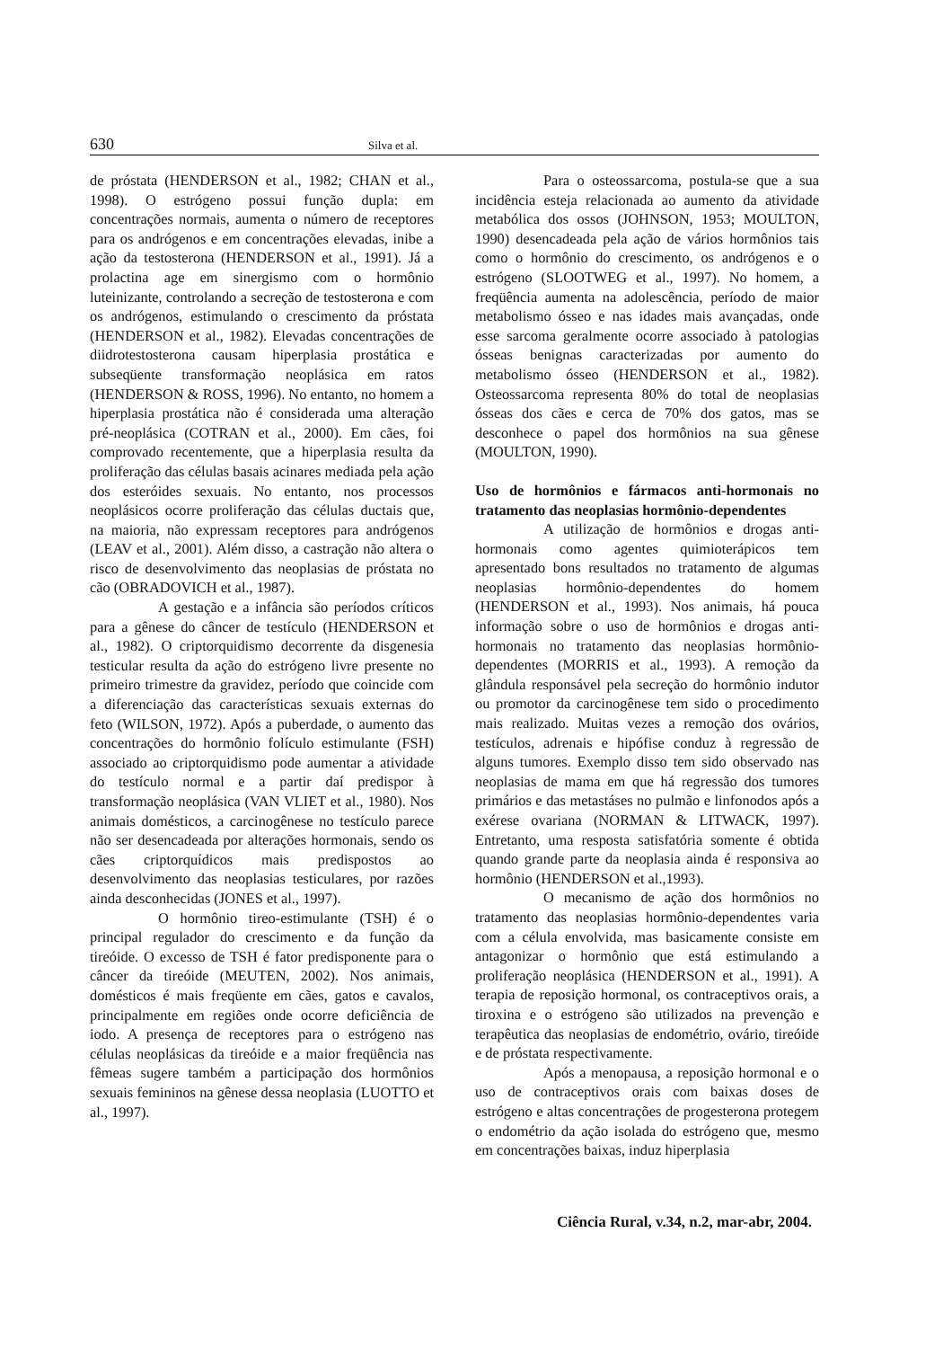630 Silva et al.
de próstata (HENDERSON et al., 1982; CHAN et al., 1998). O estrógeno possui função dupla: em concentrações normais, aumenta o número de receptores para os andrógenos e em concentrações elevadas, inibe a ação da testosterona (HENDERSON et al., 1991). Já a prolactina age em sinergismo com o hormônio luteinizante, controlando a secreção de testosterona e com os andrógenos, estimulando o crescimento da próstata (HENDERSON et al., 1982). Elevadas concentrações de diidrotestosterona causam hiperplasia prostática e subseqüente transformação neoplásica em ratos (HENDERSON & ROSS, 1996). No entanto, no homem a hiperplasia prostática não é considerada uma alteração pré-neoplásica (COTRAN et al., 2000). Em cães, foi comprovado recentemente, que a hiperplasia resulta da proliferação das células basais acinares mediada pela ação dos esteróides sexuais. No entanto, nos processos neoplásicos ocorre proliferação das células ductais que, na maioria, não expressam receptores para andrógenos (LEAV et al., 2001). Além disso, a castração não altera o risco de desenvolvimento das neoplasias de próstata no cão (OBRADOVICH et al., 1987).
A gestação e a infância são períodos críticos para a gênese do câncer de testículo (HENDERSON et al., 1982). O criptorquidismo decorrente da disgenesia testicular resulta da ação do estrógeno livre presente no primeiro trimestre da gravidez, período que coincide com a diferenciação das características sexuais externas do feto (WILSON, 1972). Após a puberdade, o aumento das concentrações do hormônio folículo estimulante (FSH) associado ao criptorquidismo pode aumentar a atividade do testículo normal e a partir daí predispor à transformação neoplásica (VAN VLIET et al., 1980). Nos animais domésticos, a carcinogênese no testículo parece não ser desencadeada por alterações hormonais, sendo os cães criptorquídicos mais predispostos ao desenvolvimento das neoplasias testiculares, por razões ainda desconhecidas (JONES et al., 1997).
O hormônio tireo-estimulante (TSH) é o principal regulador do crescimento e da função da tireóide. O excesso de TSH é fator predisponente para o câncer da tireóide (MEUTEN, 2002). Nos animais, domésticos é mais freqüente em cães, gatos e cavalos, principalmente em regiões onde ocorre deficiência de iodo. A presença de receptores para o estrógeno nas células neoplásicas da tireóide e a maior freqüência nas fêmeas sugere também a participação dos hormônios sexuais femininos na gênese dessa neoplasia (LUOTTO et al., 1997).
Para o osteossarcoma, postula-se que a sua incidência esteja relacionada ao aumento da atividade metabólica dos ossos (JOHNSON, 1953; MOULTON, 1990) desencadeada pela ação de vários hormônios tais como o hormônio do crescimento, os andrógenos e o estrógeno (SLOOTWEG et al., 1997). No homem, a freqüência aumenta na adolescência, período de maior metabolismo ósseo e nas idades mais avançadas, onde esse sarcoma geralmente ocorre associado à patologias ósseas benignas caracterizadas por aumento do metabolismo ósseo (HENDERSON et al., 1982). Osteossarcoma representa 80% do total de neoplasias ósseas dos cães e cerca de 70% dos gatos, mas se desconhece o papel dos hormônios na sua gênese (MOULTON, 1990).
Uso de hormônios e fármacos anti-hormonais no tratamento das neoplasias hormônio-dependentes
A utilização de hormônios e drogas anti-hormonais como agentes quimioterápicos tem apresentado bons resultados no tratamento de algumas neoplasias hormônio-dependentes do homem (HENDERSON et al., 1993). Nos animais, há pouca informação sobre o uso de hormônios e drogas anti-hormonais no tratamento das neoplasias hormônio-dependentes (MORRIS et al., 1993). A remoção da glândula responsável pela secreção do hormônio indutor ou promotor da carcinogênese tem sido o procedimento mais realizado. Muitas vezes a remoção dos ovários, testículos, adrenais e hipófise conduz à regressão de alguns tumores. Exemplo disso tem sido observado nas neoplasias de mama em que há regressão dos tumores primários e das metastáses no pulmão e linfonodos após a exérese ovariana (NORMAN & LITWACK, 1997). Entretanto, uma resposta satisfatória somente é obtida quando grande parte da neoplasia ainda é responsiva ao hormônio (HENDERSON et al.,1993).
O mecanismo de ação dos hormônios no tratamento das neoplasias hormônio-dependentes varia com a célula envolvida, mas basicamente consiste em antagonizar o hormônio que está estimulando a proliferação neoplásica (HENDERSON et al., 1991). A terapia de reposição hormonal, os contraceptivos orais, a tiroxina e o estrógeno são utilizados na prevenção e terapêutica das neoplasias de endométrio, ovário, tireóide e de próstata respectivamente.
Após a menopausa, a reposição hormonal e o uso de contraceptivos orais com baixas doses de estrógeno e altas concentrações de progesterona protegem o endométrio da ação isolada do estrógeno que, mesmo em concentrações baixas, induz hiperplasia
Ciência Rural, v.34, n.2, mar-abr, 2004.